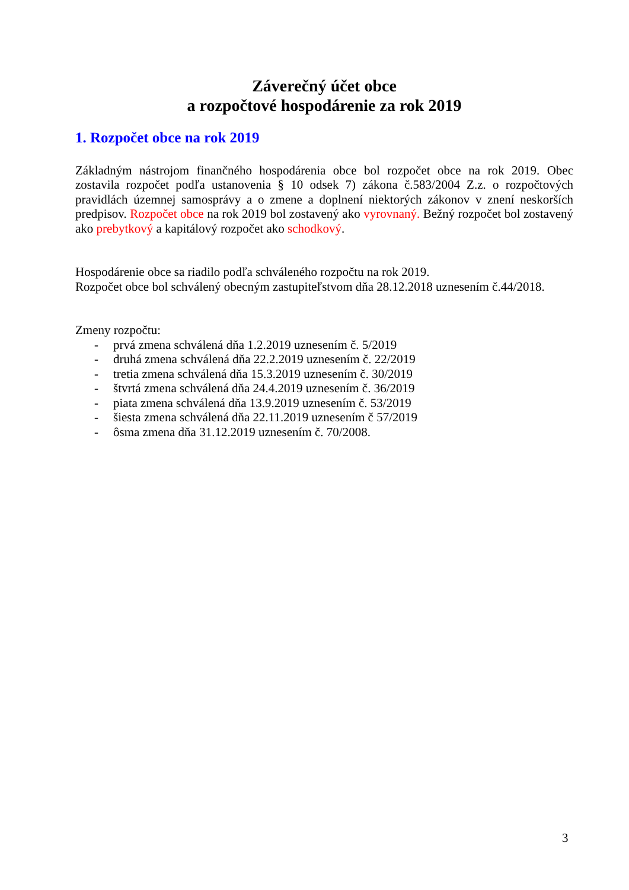Záverečný účet obce
a rozpočtové hospodárenie za rok 2019
1. Rozpočet obce na rok 2019
Základným nástrojom finančného hospodárenia obce bol rozpočet obce na rok 2019. Obec zostavila rozpočet podľa ustanovenia § 10 odsek 7) zákona č.583/2004 Z.z. o rozpočtových pravidlách územnej samosprávy a o zmene a doplnení niektorých zákonov v znení neskorších predpisov. Rozpočet obce na rok 2019 bol zostavený ako vyrovnaný. Bežný rozpočet bol zostavený ako prebytkový a kapitálový rozpočet ako schodkový.
Hospodárenie obce sa riadilo podľa schváleného rozpočtu na rok 2019.
Rozpočet obce bol schválený obecným zastupiteľstvom dňa 28.12.2018 uznesením č.44/2018.
Zmeny rozpočtu:
- prvá zmena schválená dňa 1.2.2019 uznesením č. 5/2019
- druhá zmena schválená dňa 22.2.2019 uznesením č. 22/2019
- tretia zmena schválená dňa 15.3.2019 uznesením č. 30/2019
- štvrtá zmena schválená dňa 24.4.2019 uznesením č. 36/2019
- piata zmena schválená dňa 13.9.2019 uznesením č. 53/2019
- šiesta zmena schválená dňa 22.11.2019 uznesením č 57/2019
- ôsma zmena dňa 31.12.2019 uznesením č. 70/2008.
3